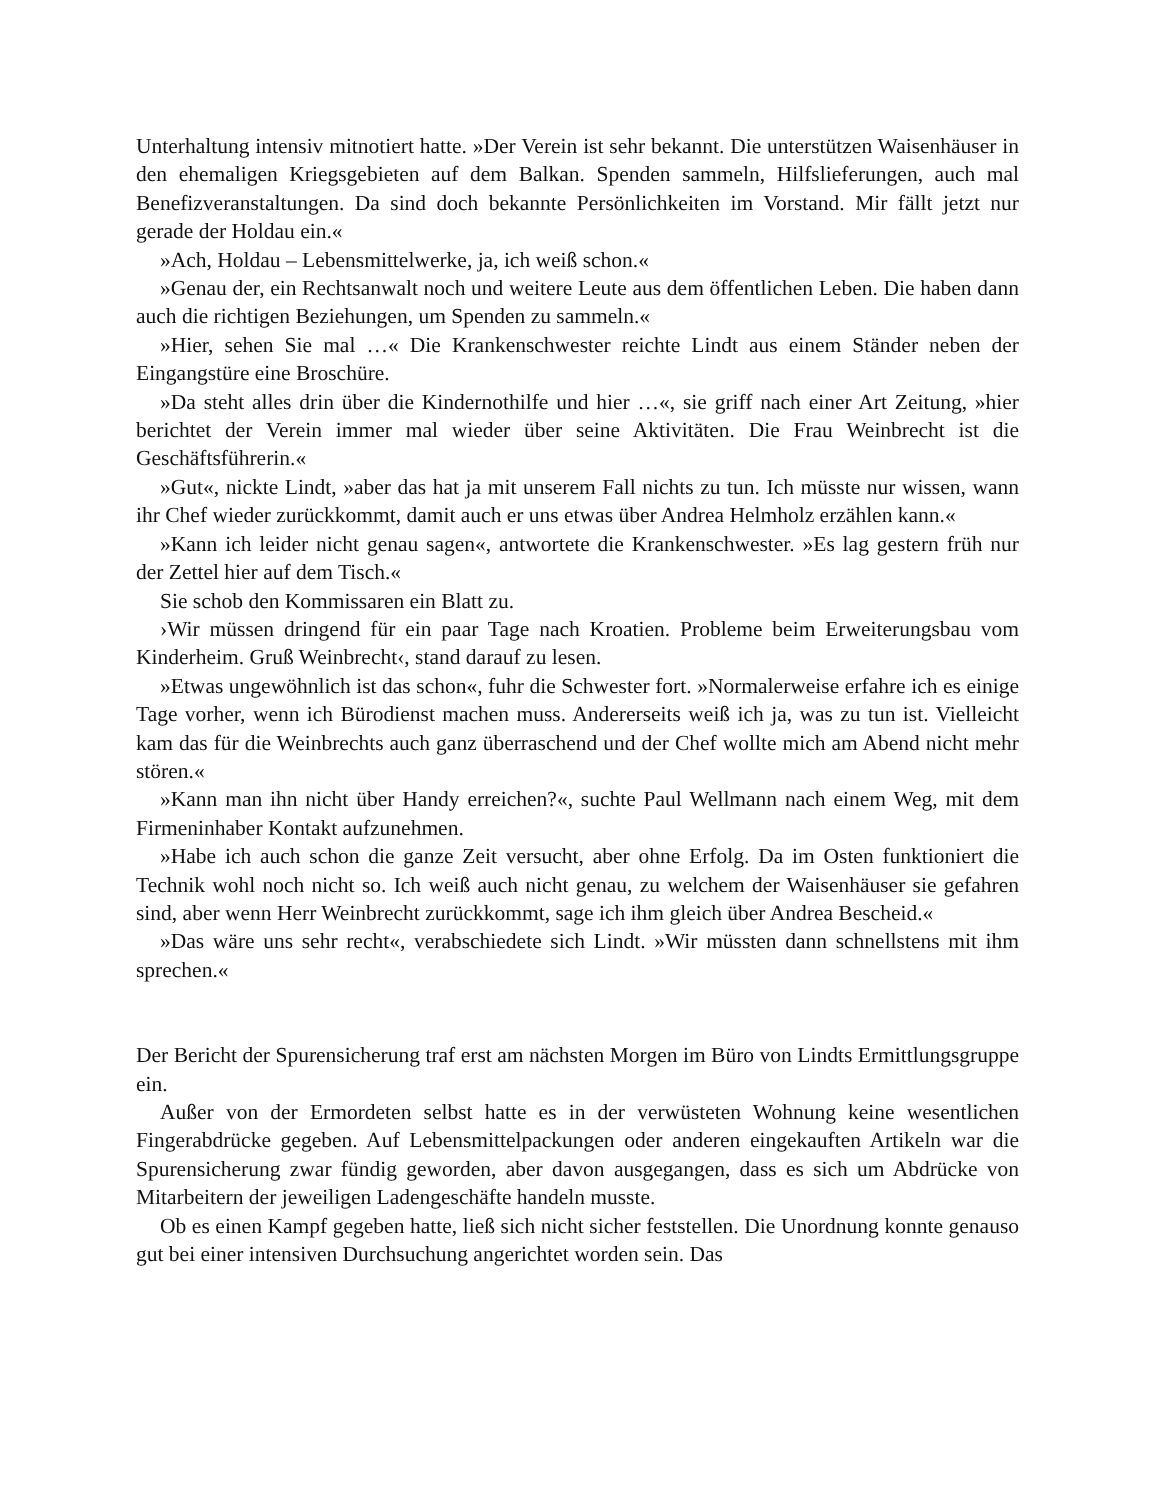Unterhaltung intensiv mitnotiert hatte. »Der Verein ist sehr bekannt. Die unterstützen Waisenhäuser in den ehemaligen Kriegsgebieten auf dem Balkan. Spenden sammeln, Hilfslieferungen, auch mal Benefizveranstaltungen. Da sind doch bekannte Persönlichkeiten im Vorstand. Mir fällt jetzt nur gerade der Holdau ein.«
»Ach, Holdau – Lebensmittelwerke, ja, ich weiß schon.«
»Genau der, ein Rechtsanwalt noch und weitere Leute aus dem öffentlichen Leben. Die haben dann auch die richtigen Beziehungen, um Spenden zu sammeln.«
»Hier, sehen Sie mal …« Die Krankenschwester reichte Lindt aus einem Ständer neben der Eingangstüre eine Broschüre.
»Da steht alles drin über die Kindernothilfe und hier …«, sie griff nach einer Art Zeitung, »hier berichtet der Verein immer mal wieder über seine Aktivitäten. Die Frau Weinbrecht ist die Geschäftsführerin.«
»Gut«, nickte Lindt, »aber das hat ja mit unserem Fall nichts zu tun. Ich müsste nur wissen, wann ihr Chef wieder zurückkommt, damit auch er uns etwas über Andrea Helmholz erzählen kann.«
»Kann ich leider nicht genau sagen«, antwortete die Krankenschwester. »Es lag gestern früh nur der Zettel hier auf dem Tisch.«
Sie schob den Kommissaren ein Blatt zu.
›Wir müssen dringend für ein paar Tage nach Kroatien. Probleme beim Erweiterungsbau vom Kinderheim. Gruß Weinbrecht‹, stand darauf zu lesen.
»Etwas ungewöhnlich ist das schon«, fuhr die Schwester fort. »Normalerweise erfahre ich es einige Tage vorher, wenn ich Bürodienst machen muss. Andererseits weiß ich ja, was zu tun ist. Vielleicht kam das für die Weinbrechts auch ganz überraschend und der Chef wollte mich am Abend nicht mehr stören.«
»Kann man ihn nicht über Handy erreichen?«, suchte Paul Wellmann nach einem Weg, mit dem Firmeninhaber Kontakt aufzunehmen.
»Habe ich auch schon die ganze Zeit versucht, aber ohne Erfolg. Da im Osten funktioniert die Technik wohl noch nicht so. Ich weiß auch nicht genau, zu welchem der Waisenhäuser sie gefahren sind, aber wenn Herr Weinbrecht zurückkommt, sage ich ihm gleich über Andrea Bescheid.«
»Das wäre uns sehr recht«, verabschiedete sich Lindt. »Wir müssten dann schnellstens mit ihm sprechen.«
Der Bericht der Spurensicherung traf erst am nächsten Morgen im Büro von Lindts Ermittlungsgruppe ein.
Außer von der Ermordeten selbst hatte es in der verwüsteten Wohnung keine wesentlichen Fingerabdrücke gegeben. Auf Lebensmittelpackungen oder anderen eingekauften Artikeln war die Spurensicherung zwar fündig geworden, aber davon ausgegangen, dass es sich um Abdrücke von Mitarbeitern der jeweiligen Ladengeschäfte handeln musste.
Ob es einen Kampf gegeben hatte, ließ sich nicht sicher feststellen. Die Unordnung konnte genauso gut bei einer intensiven Durchsuchung angerichtet worden sein. Das